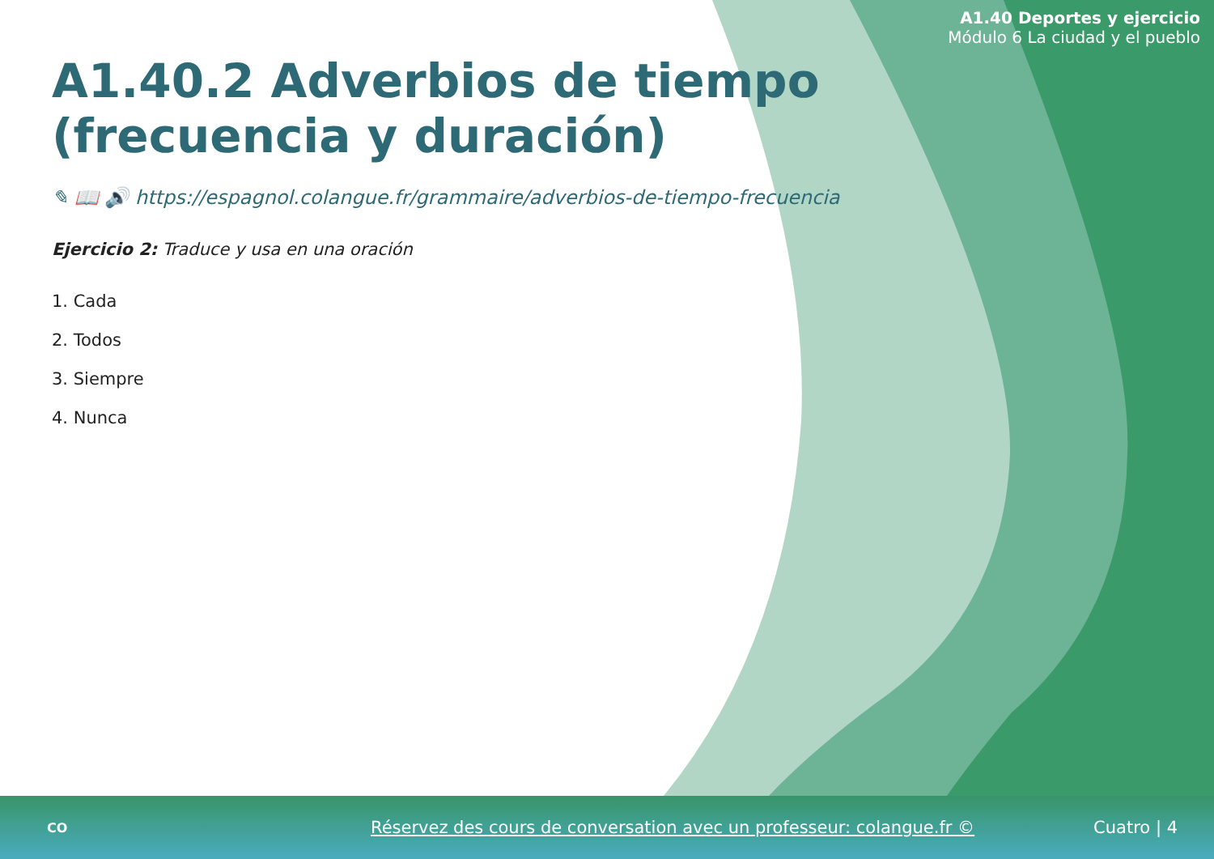A1.40 Deportes y ejercicio
Módulo 6 La ciudad y el pueblo
A1.40.2 Adverbios de tiempo (frecuencia y duración)
✎ 📖 🔊 https://espagnol.colangue.fr/grammaire/adverbios-de-tiempo-frecuencia
Ejercicio 2: Traduce y usa en una oración
1. Cada
2. Todos
3. Siempre
4. Nunca
CO
Réservez des cours de conversation avec un professeur: colangue.fr ©
Cuatro | 4